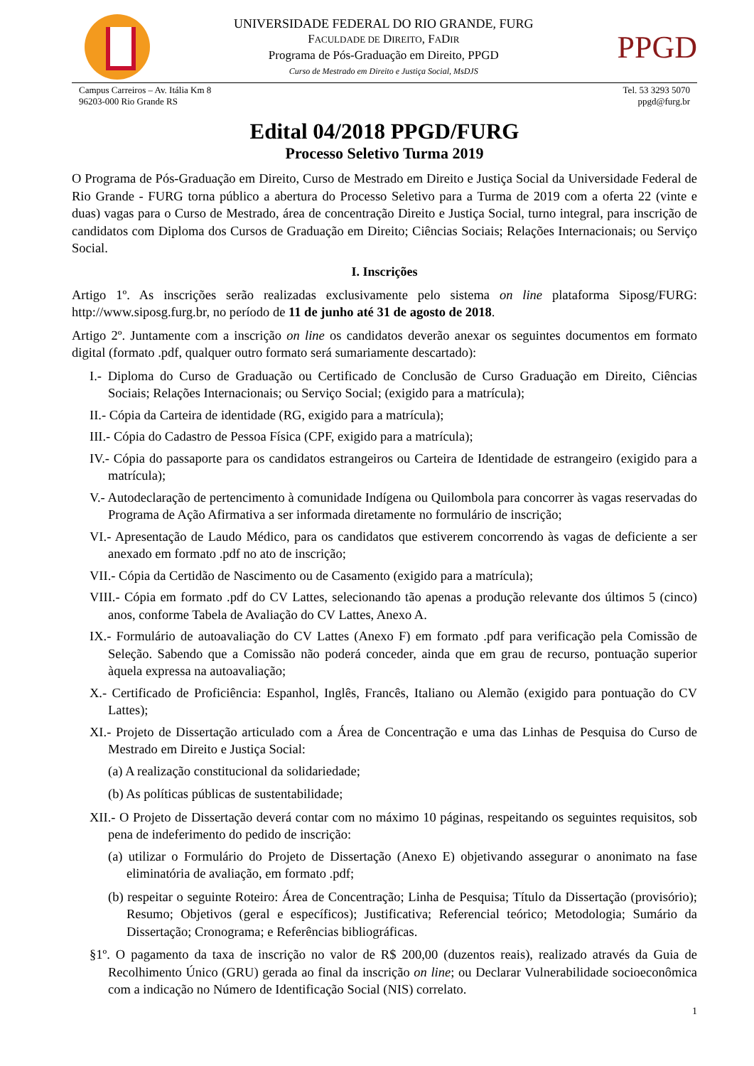UNIVERSIDADE FEDERAL DO RIO GRANDE, FURG
FACULDADE DE DIREITO, FADIR
Programa de Pós-Graduação em Direito, PPGD
Curso de Mestrado em Direito e Justiça Social, MsDJS
PPGD
Campus Carreiros – Av. Itália Km 8
96203-000 Rio Grande RS
Tel. 53 3293 5070
ppgd@furg.br
Edital 04/2018 PPGD/FURG
Processo Seletivo Turma 2019
O Programa de Pós-Graduação em Direito, Curso de Mestrado em Direito e Justiça Social da Universidade Federal de Rio Grande - FURG torna público a abertura do Processo Seletivo para a Turma de 2019 com a oferta 22 (vinte e duas) vagas para o Curso de Mestrado, área de concentração Direito e Justiça Social, turno integral, para inscrição de candidatos com Diploma dos Cursos de Graduação em Direito; Ciências Sociais; Relações Internacionais; ou Serviço Social.
I. Inscrições
Artigo 1º. As inscrições serão realizadas exclusivamente pelo sistema on line plataforma Siposg/FURG: http://www.siposg.furg.br, no período de 11 de junho até 31 de agosto de 2018.
Artigo 2º. Juntamente com a inscrição on line os candidatos deverão anexar os seguintes documentos em formato digital (formato .pdf, qualquer outro formato será sumariamente descartado):
I.- Diploma do Curso de Graduação ou Certificado de Conclusão de Curso Graduação em Direito, Ciências Sociais; Relações Internacionais; ou Serviço Social; (exigido para a matrícula);
II.- Cópia da Carteira de identidade (RG, exigido para a matrícula);
III.- Cópia do Cadastro de Pessoa Física (CPF, exigido para a matrícula);
IV.- Cópia do passaporte para os candidatos estrangeiros ou Carteira de Identidade de estrangeiro (exigido para a matrícula);
V.- Autodeclaração de pertencimento à comunidade Indígena ou Quilombola para concorrer às vagas reservadas do Programa de Ação Afirmativa a ser informada diretamente no formulário de inscrição;
VI.- Apresentação de Laudo Médico, para os candidatos que estiverem concorrendo às vagas de deficiente a ser anexado em formato .pdf no ato de inscrição;
VII.- Cópia da Certidão de Nascimento ou de Casamento (exigido para a matrícula);
VIII.- Cópia em formato .pdf do CV Lattes, selecionando tão apenas a produção relevante dos últimos 5 (cinco) anos, conforme Tabela de Avaliação do CV Lattes, Anexo A.
IX.- Formulário de autoavaliação do CV Lattes (Anexo F) em formato .pdf para verificação pela Comissão de Seleção. Sabendo que a Comissão não poderá conceder, ainda que em grau de recurso, pontuação superior àquela expressa na autoavaliação;
X.- Certificado de Proficiência: Espanhol, Inglês, Francês, Italiano ou Alemão (exigido para pontuação do CV Lattes);
XI.- Projeto de Dissertação articulado com a Área de Concentração e uma das Linhas de Pesquisa do Curso de Mestrado em Direito e Justiça Social:
(a) A realização constitucional da solidariedade;
(b) As políticas públicas de sustentabilidade;
XII.- O Projeto de Dissertação deverá contar com no máximo 10 páginas, respeitando os seguintes requisitos, sob pena de indeferimento do pedido de inscrição:
(a) utilizar o Formulário do Projeto de Dissertação (Anexo E) objetivando assegurar o anonimato na fase eliminatória de avaliação, em formato .pdf;
(b) respeitar o seguinte Roteiro: Área de Concentração; Linha de Pesquisa; Título da Dissertação (provisório); Resumo; Objetivos (geral e específicos); Justificativa; Referencial teórico; Metodologia; Sumário da Dissertação; Cronograma; e Referências bibliográficas.
§1º. O pagamento da taxa de inscrição no valor de R$ 200,00 (duzentos reais), realizado através da Guia de Recolhimento Único (GRU) gerada ao final da inscrição on line; ou Declarar Vulnerabilidade socioeconômica com a indicação no Número de Identificação Social (NIS) correlato.
1